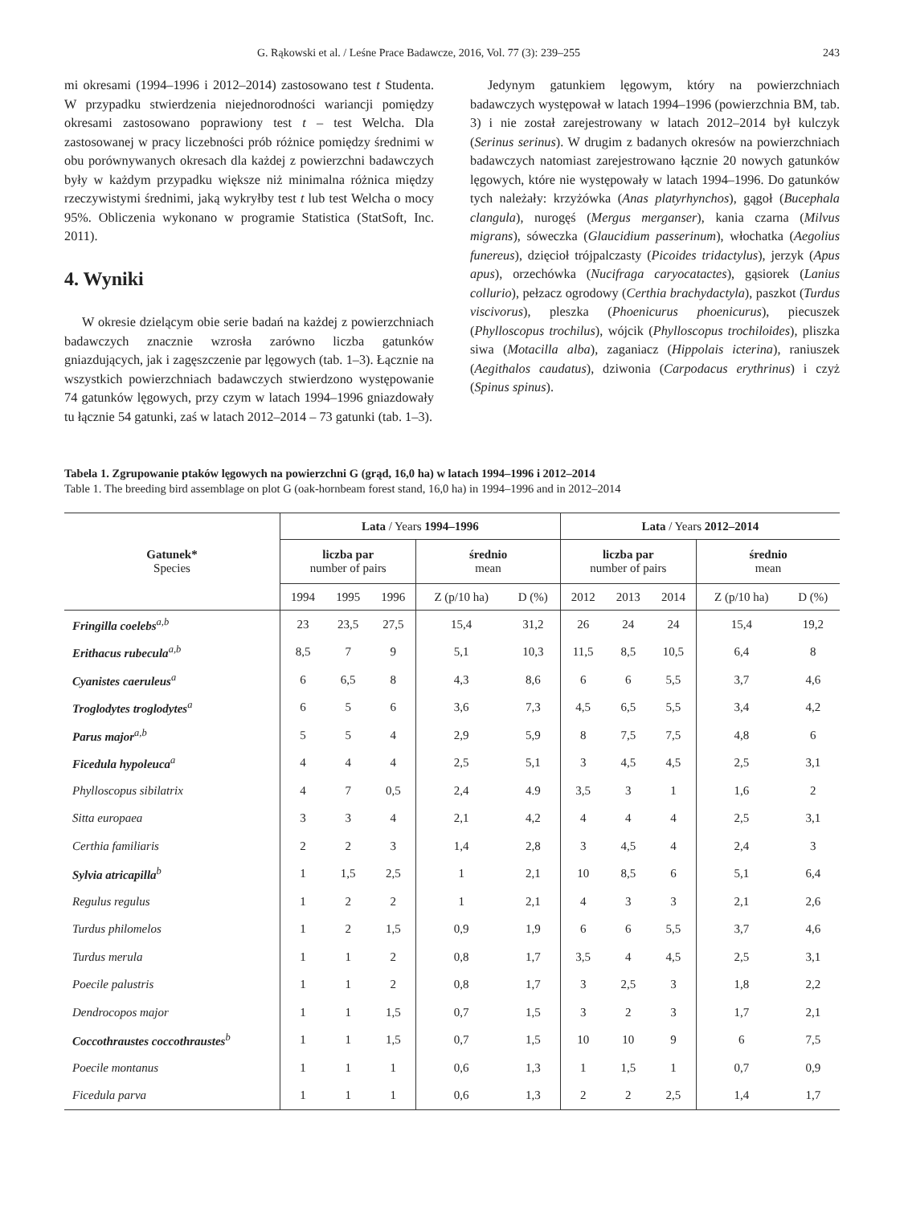G. Rąkowski et al. / Leśne Prace Badawcze, 2016, Vol. 77 (3): 239–255 243
mi okresami (1994–1996 i 2012–2014) zastosowano test t Studenta. W przypadku stwierdzenia niejednorodności wariancji pomiędzy okresami zastosowano poprawiony test t – test Welcha. Dla zastosowanej w pracy liczebności prób różnice pomiędzy średnimi w obu porównywanych okresach dla każdej z powierzchni badawczych były w każdym przypadku większe niż minimalna różnica między rzeczywistymi średnimi, jaką wykryłby test t lub test Welcha o mocy 95%. Obliczenia wykonano w programie Statistica (StatSoft, Inc. 2011).
4. Wyniki
W okresie dzielącym obie serie badań na każdej z powierzchniach badawczych znacznie wzrosła zarówno liczba gatunków gniazdujących, jak i zagęszczenie par lęgowych (tab. 1–3). Łącznie na wszystkich powierzchniach badawczych stwierdzono występowanie 74 gatunków lęgowych, przy czym w latach 1994–1996 gniazdowały tu łącznie 54 gatunki, zaś w latach 2012–2014 – 73 gatunki (tab. 1–3).
Jedynym gatunkiem lęgowym, który na powierzchniach badawczych występował w latach 1994–1996 (powierzchnia BM, tab. 3) i nie został zarejestrowany w latach 2012–2014 był kulczyk (Serinus serinus). W drugim z badanych okresów na powierzchniach badawczych natomiast zarejestrowano łącznie 20 nowych gatunków lęgowych, które nie występowały w latach 1994–1996. Do gatunków tych należały: krzyżówka (Anas platyrhynchos), gągoł (Bucephala clangula), nurogęś (Mergus merganser), kania czarna (Milvus migrans), sóweczka (Glaucidium passerinum), włochatka (Aegolius funereus), dzięcioł trójpalczasty (Picoides tridactylus), jerzyk (Apus apus), orzechówka (Nucifraga caryocatactes), gąsiorek (Lanius collurio), pełzacz ogrodowy (Certhia brachydactyla), paszkot (Turdus viscivorus), pleszka (Phoenicurus phoenicurus), piecuszek (Phylloscopus trochilus), wójcik (Phylloscopus trochiloides), pliszka siwa (Motacilla alba), zaganiacz (Hippolais icterina), raniuszek (Aegithalos caudatus), dziwonia (Carpodacus erythrinus) i czyż (Spinus spinus).
Tabela 1. Zgrupowanie ptaków lęgowych na powierzchni G (grąd, 16,0 ha) w latach 1994–1996 i 2012–2014
Table 1. The breeding bird assemblage on plot G (oak-hornbeam forest stand, 16,0 ha) in 1994–1996 and in 2012–2014
| Gatunek* Species | Lata / Years 1994–1996 | | | | | Lata / Years 2012–2014 | | | | |
| --- | --- | --- | --- | --- | --- | --- | --- | --- | --- | --- |
| | liczba par number of pairs | | | średnio mean | | liczba par number of pairs | | | średnio mean | |
| | 1994 | 1995 | 1996 | Z (p/10 ha) | D (%) | 2012 | 2013 | 2014 | Z (p/10 ha) | D (%) |
| Fringilla coelebs<sup>a,b</sup> | 23 | 23,5 | 27,5 | 15,4 | 31,2 | 26 | 24 | 24 | 15,4 | 19,2 |
| Erithacus rubecula<sup>a,b</sup> | 8,5 | 7 | 9 | 5,1 | 10,3 | 11,5 | 8,5 | 10,5 | 6,4 | 8 |
| Cyanistes caeruleus<sup>a</sup> | 6 | 6,5 | 8 | 4,3 | 8,6 | 6 | 6 | 5,5 | 3,7 | 4,6 |
| Troglodytes troglodytes<sup>a</sup> | 6 | 5 | 6 | 3,6 | 7,3 | 4,5 | 6,5 | 5,5 | 3,4 | 4,2 |
| Parus major<sup>a,b</sup> | 5 | 5 | 4 | 2,9 | 5,9 | 8 | 7,5 | 7,5 | 4,8 | 6 |
| Ficedula hypoleuca<sup>a</sup> | 4 | 4 | 4 | 2,5 | 5,1 | 3 | 4,5 | 4,5 | 2,5 | 3,1 |
| Phylloscopus sibilatrix | 4 | 7 | 0,5 | 2,4 | 4.9 | 3,5 | 3 | 1 | 1,6 | 2 |
| Sitta europaea | 3 | 3 | 4 | 2,1 | 4,2 | 4 | 4 | 4 | 2,5 | 3,1 |
| Certhia familiaris | 2 | 2 | 3 | 1,4 | 2,8 | 3 | 4,5 | 4 | 2,4 | 3 |
| Sylvia atricapilla<sup>b</sup> | 1 | 1,5 | 2,5 | 1 | 2,1 | 10 | 8,5 | 6 | 5,1 | 6,4 |
| Regulus regulus | 1 | 2 | 2 | 1 | 2,1 | 4 | 3 | 3 | 2,1 | 2,6 |
| Turdus philomelos | 1 | 2 | 1,5 | 0,9 | 1,9 | 6 | 6 | 5,5 | 3,7 | 4,6 |
| Turdus merula | 1 | 1 | 2 | 0,8 | 1,7 | 3,5 | 4 | 4,5 | 2,5 | 3,1 |
| Poecile palustris | 1 | 1 | 2 | 0,8 | 1,7 | 3 | 2,5 | 3 | 1,8 | 2,2 |
| Dendrocopos major | 1 | 1 | 1,5 | 0,7 | 1,5 | 3 | 2 | 3 | 1,7 | 2,1 |
| Coccothraustes coccothraustes<sup>b</sup> | 1 | 1 | 1,5 | 0,7 | 1,5 | 10 | 10 | 9 | 6 | 7,5 |
| Poecile montanus | 1 | 1 | 1 | 0,6 | 1,3 | 1 | 1,5 | 1 | 0,7 | 0,9 |
| Ficedula parva | 1 | 1 | 1 | 0,6 | 1,3 | 2 | 2 | 2,5 | 1,4 | 1,7 |